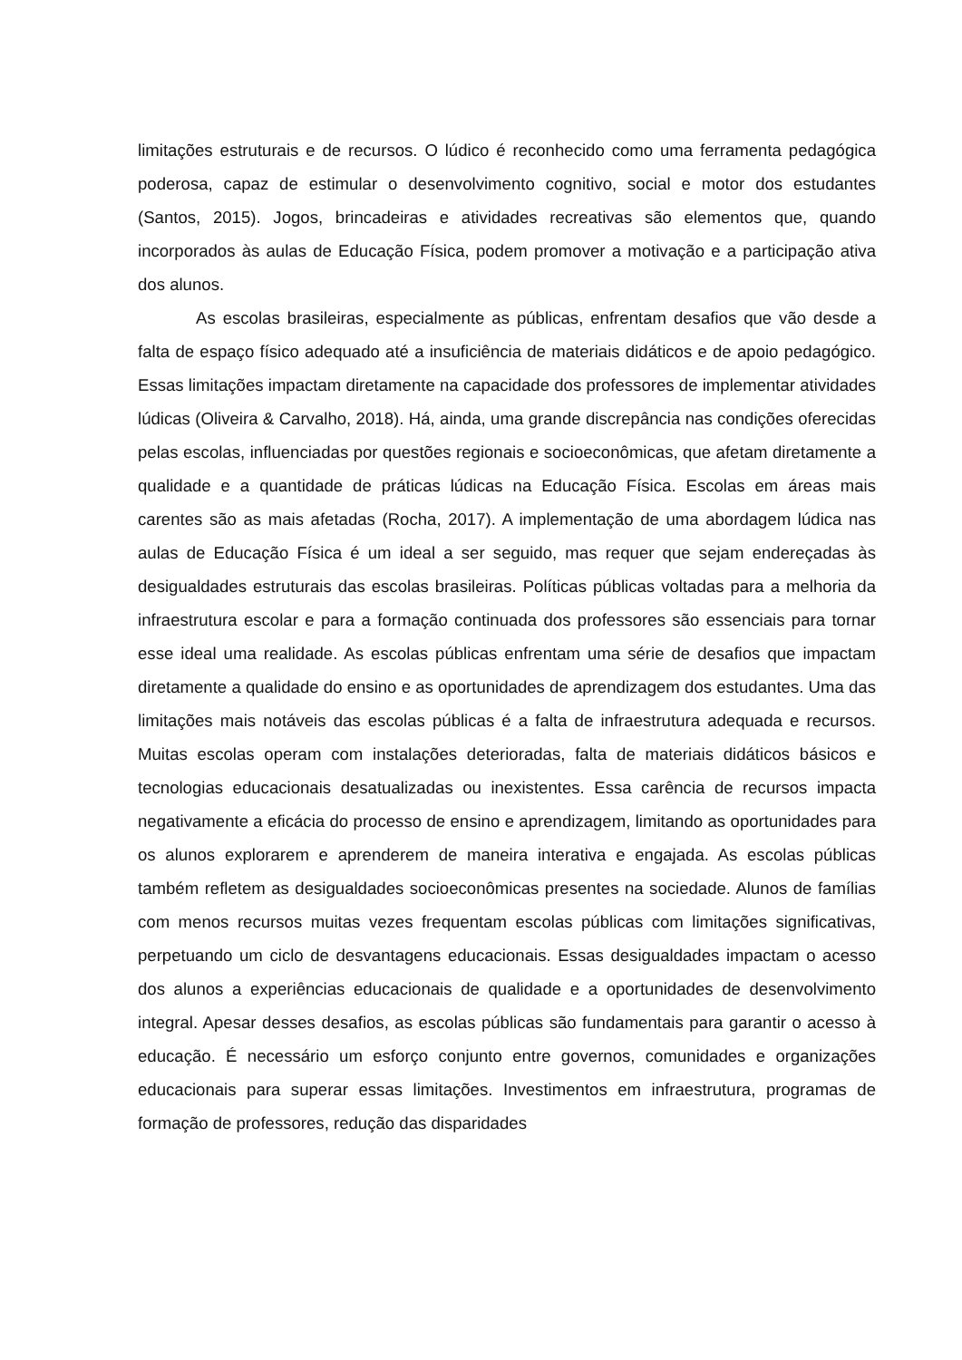limitações estruturais e de recursos. O lúdico é reconhecido como uma ferramenta pedagógica poderosa, capaz de estimular o desenvolvimento cognitivo, social e motor dos estudantes (Santos, 2015). Jogos, brincadeiras e atividades recreativas são elementos que, quando incorporados às aulas de Educação Física, podem promover a motivação e a participação ativa dos alunos.
As escolas brasileiras, especialmente as públicas, enfrentam desafios que vão desde a falta de espaço físico adequado até a insuficiência de materiais didáticos e de apoio pedagógico. Essas limitações impactam diretamente na capacidade dos professores de implementar atividades lúdicas (Oliveira & Carvalho, 2018). Há, ainda, uma grande discrepância nas condições oferecidas pelas escolas, influenciadas por questões regionais e socioeconômicas, que afetam diretamente a qualidade e a quantidade de práticas lúdicas na Educação Física. Escolas em áreas mais carentes são as mais afetadas (Rocha, 2017). A implementação de uma abordagem lúdica nas aulas de Educação Física é um ideal a ser seguido, mas requer que sejam endereçadas às desigualdades estruturais das escolas brasileiras. Políticas públicas voltadas para a melhoria da infraestrutura escolar e para a formação continuada dos professores são essenciais para tornar esse ideal uma realidade. As escolas públicas enfrentam uma série de desafios que impactam diretamente a qualidade do ensino e as oportunidades de aprendizagem dos estudantes. Uma das limitações mais notáveis das escolas públicas é a falta de infraestrutura adequada e recursos. Muitas escolas operam com instalações deterioradas, falta de materiais didáticos básicos e tecnologias educacionais desatualizadas ou inexistentes. Essa carência de recursos impacta negativamente a eficácia do processo de ensino e aprendizagem, limitando as oportunidades para os alunos explorarem e aprenderem de maneira interativa e engajada. As escolas públicas também refletem as desigualdades socioeconômicas presentes na sociedade. Alunos de famílias com menos recursos muitas vezes frequentam escolas públicas com limitações significativas, perpetuando um ciclo de desvantagens educacionais. Essas desigualdades impactam o acesso dos alunos a experiências educacionais de qualidade e a oportunidades de desenvolvimento integral. Apesar desses desafios, as escolas públicas são fundamentais para garantir o acesso à educação. É necessário um esforço conjunto entre governos, comunidades e organizações educacionais para superar essas limitações. Investimentos em infraestrutura, programas de formação de professores, redução das disparidades